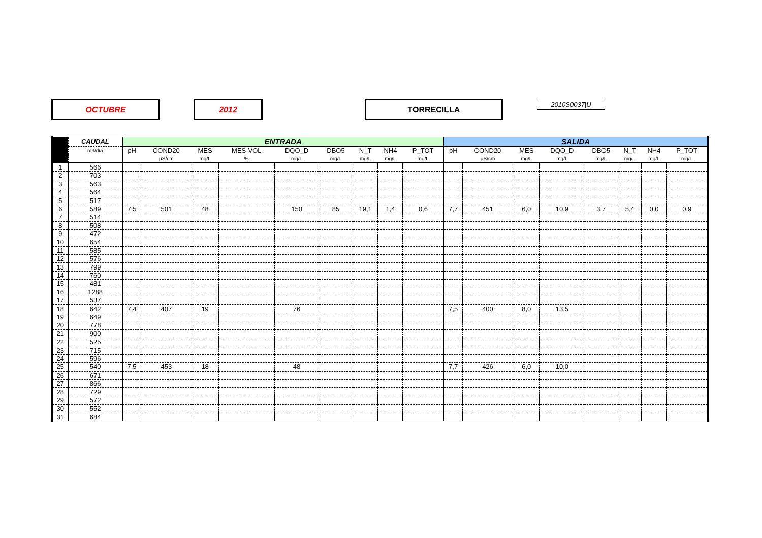OCTUBRE 2012 TORRECILLA 2010S0037|U
| | CAUDAL | ENTRADA | | | | | | | | | SALIDA | | | | | | | |
| --- | --- | --- | --- | --- | --- | --- | --- | --- | --- | --- | --- | --- | --- | --- | --- | --- | --- | --- |
| | m3/día | pH | COND20 | MES | MES-VOL | DQO_D | DBO5 | N_T | NH4 | P_TOT | pH | COND20 | MES | DQO_D | DBO5 | N_T | NH4 | P_TOT |
| | | | µS/cm | mg/L | % | mg/L | mg/L | mg/L | mg/L | mg/L | | µS/cm | mg/L | mg/L | mg/L | mg/L | mg/L | mg/L |
| 1 | 566 | | | | | | | | | | | | | | | | | |
| 2 | 703 | | | | | | | | | | | | | | | | | |
| 3 | 563 | | | | | | | | | | | | | | | | | |
| 4 | 564 | | | | | | | | | | | | | | | | | |
| 5 | 517 | | | | | | | | | | | | | | | | | |
| 6 | 589 | 7,5 | 501 | 48 | | 150 | 85 | 19,1 | 1,4 | 0,6 | 7,7 | 451 | 6,0 | 10,9 | 3,7 | 5,4 | 0,0 | 0,9 |
| 7 | 514 | | | | | | | | | | | | | | | | | |
| 8 | 508 | | | | | | | | | | | | | | | | | |
| 9 | 472 | | | | | | | | | | | | | | | | | |
| 10 | 654 | | | | | | | | | | | | | | | | | |
| 11 | 585 | | | | | | | | | | | | | | | | | |
| 12 | 576 | | | | | | | | | | | | | | | | | |
| 13 | 799 | | | | | | | | | | | | | | | | | |
| 14 | 760 | | | | | | | | | | | | | | | | | |
| 15 | 481 | | | | | | | | | | | | | | | | | |
| 16 | 1288 | | | | | | | | | | | | | | | | | |
| 17 | 537 | | | | | | | | | | | | | | | | | |
| 18 | 642 | 7,4 | 407 | 19 | | 76 | | | | | 7,5 | 400 | 8,0 | 13,5 | | | | |
| 19 | 649 | | | | | | | | | | | | | | | | | |
| 20 | 778 | | | | | | | | | | | | | | | | | |
| 21 | 900 | | | | | | | | | | | | | | | | | |
| 22 | 525 | | | | | | | | | | | | | | | | | |
| 23 | 715 | | | | | | | | | | | | | | | | | |
| 24 | 596 | | | | | | | | | | | | | | | | | |
| 25 | 540 | 7,5 | 453 | 18 | | 48 | | | | | 7,7 | 426 | 6,0 | 10,0 | | | | |
| 26 | 671 | | | | | | | | | | | | | | | | | |
| 27 | 866 | | | | | | | | | | | | | | | | | |
| 28 | 729 | | | | | | | | | | | | | | | | | |
| 29 | 572 | | | | | | | | | | | | | | | | | |
| 30 | 552 | | | | | | | | | | | | | | | | | |
| 31 | 684 | | | | | | | | | | | | | | | | | |